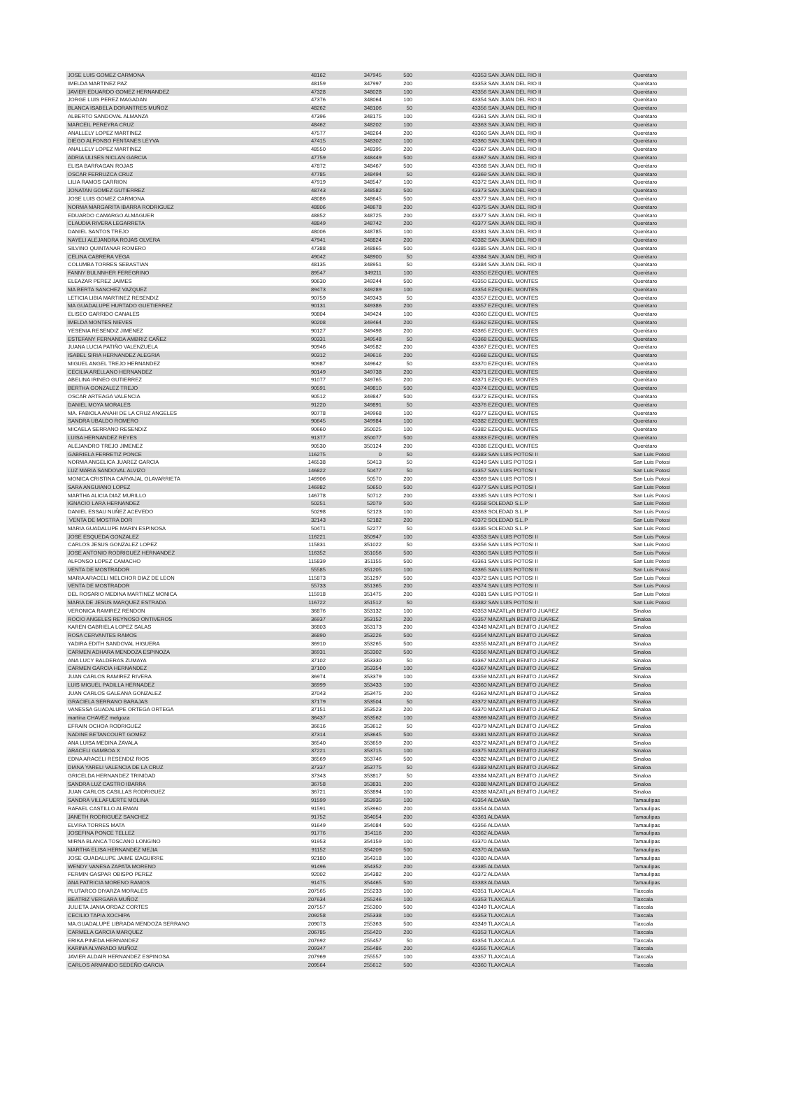| JOSE LUIS GOMEZ CARMONA | 48162 | 347945 | 500 | 43353 SAN JUAN DEL RIO II | Querétaro |
| IMELDA MARTINEZ PAZ | 48159 | 347997 | 200 | 43353 SAN JUAN DEL RIO II | Querétaro |
| JAVIER EDUARDO GOMEZ HERNANDEZ | 47328 | 348028 | 100 | 43356 SAN JUAN DEL RIO II | Querétaro |
| JORGE LUIS PEREZ MAGADAN | 47376 | 348064 | 100 | 43354 SAN JUAN DEL RIO II | Querétaro |
| BLANCA ISABELA DORANTRES MUÑOZ | 48262 | 348106 | 50 | 43356 SAN JUAN DEL RIO II | Querétaro |
| ALBERTO SANDOVAL ALMANZA | 47396 | 348175 | 100 | 43361 SAN JUAN DEL RIO II | Querétaro |
| MARCEIL PEREYRA CRUZ | 48462 | 348202 | 100 | 43363 SAN JUAN DEL RIO II | Querétaro |
| ANALLELY LOPEZ MARTINEZ | 47577 | 348264 | 200 | 43360 SAN JUAN DEL RIO II | Querétaro |
| DIEGO ALFONSO FENTANES LEYVA | 47415 | 348302 | 100 | 43360 SAN JUAN DEL RIO II | Querétaro |
| ANALLELY LOPEZ MARTINEZ | 48550 | 348395 | 200 | 43367 SAN JUAN DEL RIO II | Querétaro |
| ADRIA ULISES NICLAN GARCIA | 47759 | 348449 | 500 | 43367 SAN JUAN DEL RIO II | Querétaro |
| ELISA BARRAGAN ROJAS | 47872 | 348467 | 500 | 43368 SAN JUAN DEL RIO II | Querétaro |
| OSCAR FERRUZCA CRUZ | 47785 | 348494 | 50 | 43369 SAN JUAN DEL RIO II | Querétaro |
| LILIA RAMOS CARRION | 47919 | 348547 | 100 | 43372 SAN JUAN DEL RIO II | Querétaro |
| JONATAN GOMEZ GUTIERREZ | 48743 | 348582 | 500 | 43373 SAN JUAN DEL RIO II | Querétaro |
| JOSE LUIS GOMEZ CARMONA | 48086 | 348645 | 500 | 43377 SAN JUAN DEL RIO II | Querétaro |
| NORMA MARGARITA IBARRA RODRIGUEZ | 48806 | 348678 | 200 | 43375 SAN JUAN DEL RIO II | Querétaro |
| EDUARDO CAMARGO ALMAGUER | 48852 | 348725 | 200 | 43377 SAN JUAN DEL RIO II | Querétaro |
| CLAUDIA RIVERA LEGARRETA | 48849 | 348742 | 200 | 43377 SAN JUAN DEL RIO II | Querétaro |
| DANIEL SANTOS TREJO | 48006 | 348785 | 100 | 43381 SAN JUAN DEL RIO II | Querétaro |
| NAYELI ALEJANDRA ROJAS OLVERA | 47941 | 348824 | 200 | 43382 SAN JUAN DEL RIO II | Querétaro |
| SILVINO QUINTANAR ROMERO | 47388 | 348865 | 500 | 43385 SAN JUAN DEL RIO II | Querétaro |
| CELINA CABRERA VEGA | 49042 | 348900 | 50 | 43384 SAN JUAN DEL RIO II | Querétaro |
| COLUMBA TORRES SEBASTIAN | 48135 | 348951 | 50 | 43384 SAN JUAN DEL RIO II | Querétaro |
| FANNY BULNNHER FEREGRINO | 89547 | 349211 | 100 | 43350 EZEQUIEL MONTES | Querétaro |
| ELEAZAR PEREZ JAIMES | 90630 | 349244 | 500 | 43350 EZEQUIEL MONTES | Querétaro |
| MA BERTA SANCHEZ VAZQUEZ | 89473 | 349289 | 100 | 43354 EZEQUIEL MONTES | Querétaro |
| LETICIA LIBIA MARTINEZ RESENDIZ | 90759 | 349343 | 50 | 43357 EZEQUIEL MONTES | Querétaro |
| MA GUADALUPE HURTADO GUETIERREZ | 90131 | 349386 | 200 | 43357 EZEQUIEL MONTES | Querétaro |
| ELISEO GARRIDO CANALES | 90804 | 349424 | 100 | 43360 EZEQUIEL MONTES | Querétaro |
| IMELDA MONTES NIEVES | 90208 | 349464 | 200 | 43362 EZEQUIEL MONTES | Querétaro |
| YESENIA RESENDIZ JIMENEZ | 90127 | 349498 | 200 | 43365 EZEQUIEL MONTES | Querétaro |
| ESTEFANY FERNANDA AMBRIZ CAÑEZ | 90331 | 349548 | 50 | 43368 EZEQUIEL MONTES | Querétaro |
| JUANA LUCIA PATIÑO VALENZUELA | 90946 | 349582 | 200 | 43367 EZEQUIEL MONTES | Querétaro |
| ISABEL SIRIA HERNANDEZ ALEGRIA | 90312 | 349616 | 200 | 43368 EZEQUIEL MONTES | Querétaro |
| MIGUEL ANGEL TREJO HERNANDEZ | 90987 | 349642 | 50 | 43370 EZEQUIEL MONTES | Querétaro |
| CECILIA ARELLANO HERNANDEZ | 90149 | 349738 | 200 | 43371 EZEQUIEL MONTES | Querétaro |
| ABELINA IRINEO GUTIERREZ | 91077 | 349765 | 200 | 43371 EZEQUIEL MONTES | Querétaro |
| BERTHA GONZALEZ TREJO | 90591 | 349810 | 500 | 43374 EZEQUIEL MONTES | Querétaro |
| OSCAR ARTEAGA VALENCIA | 90512 | 349847 | 500 | 43372 EZEQUIEL MONTES | Querétaro |
| DANIEL MOYA MORALES | 91220 | 349891 | 50 | 43376 EZEQUIEL MONTES | Querétaro |
| MA. FABIOLA ANAHI DE LA CRUZ ANGELES | 90778 | 349968 | 100 | 43377 EZEQUIEL MONTES | Querétaro |
| SANDRA UBALDO ROMERO | 90645 | 349984 | 100 | 43382 EZEQUIEL MONTES | Querétaro |
| MICAELA SERRANO RESENDIZ | 90660 | 350025 | 100 | 43382 EZEQUIEL MONTES | Querétaro |
| LUISA HERNANDEZ REYES | 91377 | 350077 | 500 | 43383 EZEQUIEL MONTES | Querétaro |
| ALEJANDRO TREJO JIMENEZ | 90530 | 350124 | 200 | 43386 EZEQUIEL MONTES | Querétaro |
| GABRIELA FERRETIZ PONCE | 116275 | 0 | 50 | 43383 SAN LUIS POTOSI II | San Luis Potosí |
| NORMA ANGELICA JUAREZ GARCIA | 146538 | 50413 | 50 | 43349 SAN LUIS POTOSI I | San Luis Potosí |
| LUZ MARIA SANDOVAL ALVIZO | 146822 | 50477 | 50 | 43357 SAN LUIS POTOSI I | San Luis Potosí |
| MONICA CRISTINA CARVAJAL OLAVARRIETA | 146906 | 50570 | 200 | 43369 SAN LUIS POTOSI I | San Luis Potosí |
| SARA ANGUIANO LOPEZ | 146982 | 50650 | 500 | 43377 SAN LUIS POTOSI I | San Luis Potosí |
| MARTHA ALICIA DIAZ MURILLO | 146778 | 50712 | 200 | 43385 SAN LUIS POTOSI I | San Luis Potosí |
| IGNACIO LARA HERNANDEZ | 50251 | 52079 | 500 | 43358 SOLEDAD S.L.P | San Luis Potosí |
| DANIEL ESSAU NUÑEZ ACEVEDO | 50298 | 52123 | 100 | 43363 SOLEDAD S.L.P | San Luis Potosí |
| VENTA DE MOSTRA DOR | 32143 | 52182 | 200 | 43372 SOLEDAD S.L.P | San Luis Potosí |
| MARIA GUADALUPE MARIN ESPINOSA | 50471 | 52277 | 50 | 43385 SOLEDAD S.L.P | San Luis Potosí |
| JOSE ESQUEDA GONZALEZ | 116221 | 350947 | 100 | 43353 SAN LUIS POTOSI II | San Luis Potosí |
| CARLOS JESUS GONZALEZ LOPEZ | 115831 | 351022 | 50 | 43356 SAN LUIS POTOSI II | San Luis Potosí |
| JOSE ANTONIO RODRIGUEZ HERNANDEZ | 116352 | 351056 | 500 | 43360 SAN LUIS POTOSI II | San Luis Potosí |
| ALFONSO LOPEZ CAMACHO | 115839 | 351155 | 500 | 43361 SAN LUIS POTOSI II | San Luis Potosí |
| VENTA DE MOSTRADOR | 55585 | 351205 | 100 | 43365 SAN LUIS POTOSI II | San Luis Potosí |
| MARIA ARACELI MELCHOR DIAZ DE LEON | 115873 | 351297 | 500 | 43372 SAN LUIS POTOSI II | San Luis Potosí |
| VENTA DE MOSTRADOR | 55733 | 351365 | 200 | 43374 SAN LUIS POTOSI II | San Luis Potosí |
| DEL ROSARIO MEDINA MARTINEZ MONICA | 115918 | 351475 | 200 | 43381 SAN LUIS POTOSI II | San Luis Potosí |
| MARIA DE JESUS MARQUEZ ESTRADA | 116722 | 351512 | 50 | 43382 SAN LUIS POTOSI II | San Luis Potosí |
| VERONICA RAMIREZ RENDON | 36876 | 353132 | 100 | 43353 MAZATLµN BENITO JUAREZ | Sinaloa |
| ROCIO ANGELES REYNOSO ONTIVEROS | 36937 | 353152 | 200 | 43357 MAZATLµN BENITO JUAREZ | Sinaloa |
| KAREN GABRIELA LOPEZ SALAS | 36803 | 353173 | 200 | 43348 MAZATLµN BENITO JUAREZ | Sinaloa |
| ROSA CERVANTES RAMOS | 36890 | 353226 | 500 | 43354 MAZATLµN BENITO JUAREZ | Sinaloa |
| YADIRA EDITH SANDOVAL HIGUERA | 36910 | 353265 | 500 | 43355 MAZATLµN BENITO JUAREZ | Sinaloa |
| CARMEN ADHARA MENDOZA ESPINOZA | 36931 | 353302 | 500 | 43356 MAZATLµN BENITO JUAREZ | Sinaloa |
| ANA LUCY BALDERAS ZUMAYA | 37102 | 353330 | 50 | 43367 MAZATLµN BENITO JUAREZ | Sinaloa |
| CARMEN GARCIA HERNANDEZ | 37100 | 353354 | 100 | 43367 MAZATLµN BENITO JUAREZ | Sinaloa |
| JUAN CARLOS RAMIREZ RIVERA | 36974 | 353379 | 100 | 43359 MAZATLµN BENITO JUAREZ | Sinaloa |
| LUIS MIGUEL PADILLA HERNADEZ | 36999 | 353433 | 100 | 43360 MAZATLµN BENITO JUAREZ | Sinaloa |
| JUAN CARLOS GALEANA GONZALEZ | 37043 | 353475 | 200 | 43363 MAZATLµN BENITO JUAREZ | Sinaloa |
| GRACIELA SERRANO BARAJAS | 37179 | 353504 | 50 | 43372 MAZATLµN BENITO JUAREZ | Sinaloa |
| VANESSA GUADALUPE ORTEGA ORTEGA | 37151 | 353523 | 200 | 43370 MAZATLµN BENITO JUAREZ | Sinaloa |
| martina CHAVEZ melgoza | 36437 | 353562 | 100 | 43369 MAZATLµN BENITO JUAREZ | Sinaloa |
| EFRAIN OCHOA RODRIGUEZ | 36616 | 353612 | 50 | 43379 MAZATLµN BENITO JUAREZ | Sinaloa |
| NADINE BETANCOURT GOMEZ | 37314 | 353645 | 500 | 43381 MAZATLµN BENITO JUAREZ | Sinaloa |
| ANA LUISA MEDINA ZAVALA | 36540 | 353659 | 200 | 43372 MAZATLµN BENITO JUAREZ | Sinaloa |
| ARACELI GAMBOA X | 37221 | 353715 | 100 | 43375 MAZATLµN BENITO JUAREZ | Sinaloa |
| EDNA ARACELI RESENDIZ RIOS | 36569 | 353746 | 500 | 43382 MAZATLµN BENITO JUAREZ | Sinaloa |
| DIANA YARELI VALENCIA DE LA CRUZ | 37337 | 353775 | 50 | 43383 MAZATLµN BENITO JUAREZ | Sinaloa |
| GRICELDA HERNANDEZ TRINIDAD | 37343 | 353817 | 50 | 43384 MAZATLµN BENITO JUAREZ | Sinaloa |
| SANDRA LUZ CASTRO IBARRA | 36758 | 353831 | 200 | 43388 MAZATLµN BENITO JUAREZ | Sinaloa |
| JUAN CARLOS CASILLAS RODRIGUEZ | 36721 | 353894 | 100 | 43388 MAZATLµN BENITO JUAREZ | Sinaloa |
| SANDRA VILLAFUERTE MOLINA | 91599 | 353935 | 100 | 43354 ALDAMA | Tamaulipas |
| RAFAEL CASTILLO ALEMAN | 91591 | 353960 | 200 | 43354 ALDAMA | Tamaulipas |
| JANETH RODRIGUEZ SANCHEZ | 91752 | 354054 | 200 | 43361 ALDAMA | Tamaulipas |
| ELVIRA TORRES MATA | 91649 | 354084 | 500 | 43356 ALDAMA | Tamaulipas |
| JOSEFINA PONCE TELLEZ | 91776 | 354116 | 200 | 43362 ALDAMA | Tamaulipas |
| MIRNA BLANCA TOSCANO LONGINO | 91953 | 354159 | 100 | 43370 ALDAMA | Tamaulipas |
| MARTHA ELISA HERNANDEZ MEJIA | 91152 | 354209 | 500 | 43370 ALDAMA | Tamaulipas |
| JOSE GUADALUPE JAIME IZAGUIRRE | 92180 | 354318 | 100 | 43380 ALDAMA | Tamaulipas |
| WENDY VANESA ZAPATA MORENO | 91496 | 354352 | 200 | 43385 ALDAMA | Tamaulipas |
| FERMIN GASPAR OBISPO PEREZ | 92002 | 354382 | 200 | 43372 ALDAMA | Tamaulipas |
| ANA PATRICIA MORENO RAMOS | 91475 | 354465 | 500 | 43383 ALDAMA | Tamaulipas |
| PLUTARCO DIYARZA MORALES | 207565 | 255233 | 100 | 43351 TLAXCALA | Tlaxcala |
| BEATRIZ VERGARA MUÑOZ | 207634 | 255246 | 100 | 43353 TLAXCALA | Tlaxcala |
| JULIETA JANIA ORDAZ CORTES | 207557 | 255300 | 500 | 43349 TLAXCALA | Tlaxcala |
| CECILIO TAPIA XOCHIPA | 209258 | 255338 | 100 | 43353 TLAXCALA | Tlaxcala |
| MA.GUADALUPE LIBRADA MENDOZA SERRANO | 209073 | 255363 | 500 | 43349 TLAXCALA | Tlaxcala |
| CARMELA GARCIA MARQUEZ | 206785 | 255420 | 200 | 43353 TLAXCALA | Tlaxcala |
| ERIKA PINEDA HERNANDEZ | 207692 | 255457 | 50 | 43354 TLAXCALA | Tlaxcala |
| KARINA ALVARADO MUÑOZ | 209347 | 255486 | 200 | 43355 TLAXCALA | Tlaxcala |
| JAVIER ALDAIR HERNANDEZ ESPINOSA | 207969 | 255557 | 100 | 43357 TLAXCALA | Tlaxcala |
| CARLOS ARMANDO SEDEÑO GARCIA | 209564 | 255612 | 500 | 43360 TLAXCALA | Tlaxcala |